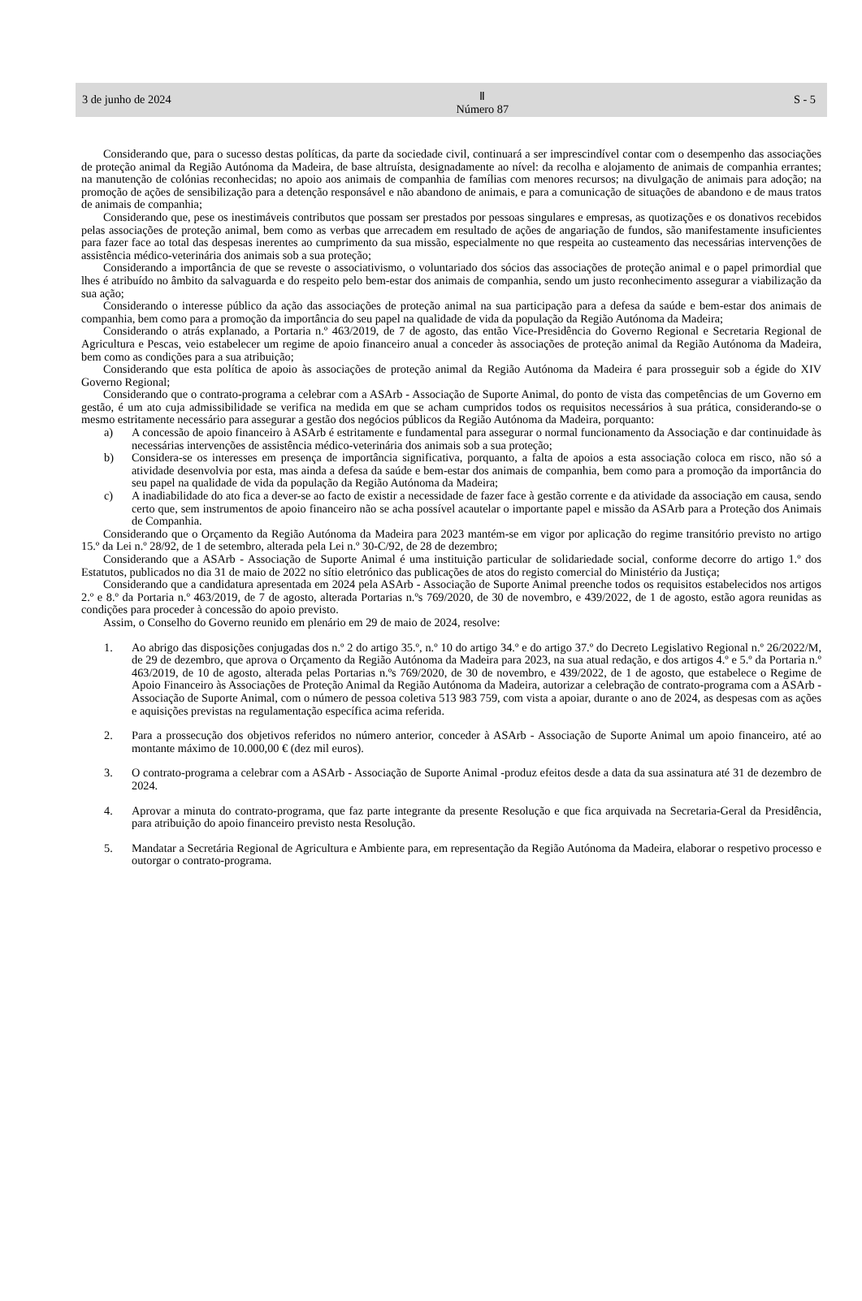3 de junho de 2024
Ⅱ
Número 87
S - 5
Considerando que, para o sucesso destas políticas, da parte da sociedade civil, continuará a ser imprescindível contar com o desempenho das associações de proteção animal da Região Autónoma da Madeira, de base altruísta, designadamente ao nível: da recolha e alojamento de animais de companhia errantes; na manutenção de colónias reconhecidas; no apoio aos animais de companhia de famílias com menores recursos; na divulgação de animais para adoção; na promoção de ações de sensibilização para a detenção responsável e não abandono de animais, e para a comunicação de situações de abandono e de maus tratos de animais de companhia;
Considerando que, pese os inestimáveis contributos que possam ser prestados por pessoas singulares e empresas, as quotizações e os donativos recebidos pelas associações de proteção animal, bem como as verbas que arrecadem em resultado de ações de angariação de fundos, são manifestamente insuficientes para fazer face ao total das despesas inerentes ao cumprimento da sua missão, especialmente no que respeita ao custeamento das necessárias intervenções de assistência médico-veterinária dos animais sob a sua proteção;
Considerando a importância de que se reveste o associativismo, o voluntariado dos sócios das associações de proteção animal e o papel primordial que lhes é atribuído no âmbito da salvaguarda e do respeito pelo bem-estar dos animais de companhia, sendo um justo reconhecimento assegurar a viabilização da sua ação;
Considerando o interesse público da ação das associações de proteção animal na sua participação para a defesa da saúde e bem-estar dos animais de companhia, bem como para a promoção da importância do seu papel na qualidade de vida da população da Região Autónoma da Madeira;
Considerando o atrás explanado, a Portaria n.º 463/2019, de 7 de agosto, das então Vice-Presidência do Governo Regional e Secretaria Regional de Agricultura e Pescas, veio estabelecer um regime de apoio financeiro anual a conceder às associações de proteção animal da Região Autónoma da Madeira, bem como as condições para a sua atribuição;
Considerando que esta política de apoio às associações de proteção animal da Região Autónoma da Madeira é para prosseguir sob a égide do XIV Governo Regional;
Considerando que o contrato-programa a celebrar com a ASArb - Associação de Suporte Animal, do ponto de vista das competências de um Governo em gestão, é um ato cuja admissibilidade se verifica na medida em que se acham cumpridos todos os requisitos necessários à sua prática, considerando-se o mesmo estritamente necessário para assegurar a gestão dos negócios públicos da Região Autónoma da Madeira, porquanto:
a) A concessão de apoio financeiro à ASArb é estritamente e fundamental para assegurar o normal funcionamento da Associação e dar continuidade às necessárias intervenções de assistência médico-veterinária dos animais sob a sua proteção;
b) Considera-se os interesses em presença de importância significativa, porquanto, a falta de apoios a esta associação coloca em risco, não só a atividade desenvolvia por esta, mas ainda a defesa da saúde e bem-estar dos animais de companhia, bem como para a promoção da importância do seu papel na qualidade de vida da população da Região Autónoma da Madeira;
c) A inadiabilidade do ato fica a dever-se ao facto de existir a necessidade de fazer face à gestão corrente e da atividade da associação em causa, sendo certo que, sem instrumentos de apoio financeiro não se acha possível acautelar o importante papel e missão da ASArb para a Proteção dos Animais de Companhia.
Considerando que o Orçamento da Região Autónoma da Madeira para 2023 mantém-se em vigor por aplicação do regime transitório previsto no artigo 15.º da Lei n.º 28/92, de 1 de setembro, alterada pela Lei n.º 30-C/92, de 28 de dezembro;
Considerando que a ASArb - Associação de Suporte Animal é uma instituição particular de solidariedade social, conforme decorre do artigo 1.º dos Estatutos, publicados no dia 31 de maio de 2022 no sítio eletrónico das publicações de atos do registo comercial do Ministério da Justiça;
Considerando que a candidatura apresentada em 2024 pela ASArb - Associação de Suporte Animal preenche todos os requisitos estabelecidos nos artigos 2.º e 8.º da Portaria n.º 463/2019, de 7 de agosto, alterada Portarias n.ºs 769/2020, de 30 de novembro, e 439/2022, de 1 de agosto, estão agora reunidas as condições para proceder à concessão do apoio previsto.
Assim, o Conselho do Governo reunido em plenário em 29 de maio de 2024, resolve:
1. Ao abrigo das disposições conjugadas dos n.º 2 do artigo 35.º, n.º 10 do artigo 34.º e do artigo 37.º do Decreto Legislativo Regional n.º 26/2022/M, de 29 de dezembro, que aprova o Orçamento da Região Autónoma da Madeira para 2023, na sua atual redação, e dos artigos 4.º e 5.º da Portaria n.º 463/2019, de 10 de agosto, alterada pelas Portarias n.ºs 769/2020, de 30 de novembro, e 439/2022, de 1 de agosto, que estabelece o Regime de Apoio Financeiro às Associações de Proteção Animal da Região Autónoma da Madeira, autorizar a celebração de contrato-programa com a ASArb - Associação de Suporte Animal, com o número de pessoa coletiva 513 983 759, com vista a apoiar, durante o ano de 2024, as despesas com as ações e aquisições previstas na regulamentação específica acima referida.
2. Para a prossecução dos objetivos referidos no número anterior, conceder à ASArb - Associação de Suporte Animal um apoio financeiro, até ao montante máximo de 10.000,00 € (dez mil euros).
3. O contrato-programa a celebrar com a ASArb - Associação de Suporte Animal -produz efeitos desde a data da sua assinatura até 31 de dezembro de 2024.
4. Aprovar a minuta do contrato-programa, que faz parte integrante da presente Resolução e que fica arquivada na Secretaria-Geral da Presidência, para atribuição do apoio financeiro previsto nesta Resolução.
5. Mandatar a Secretária Regional de Agricultura e Ambiente para, em representação da Região Autónoma da Madeira, elaborar o respetivo processo e outorgar o contrato-programa.